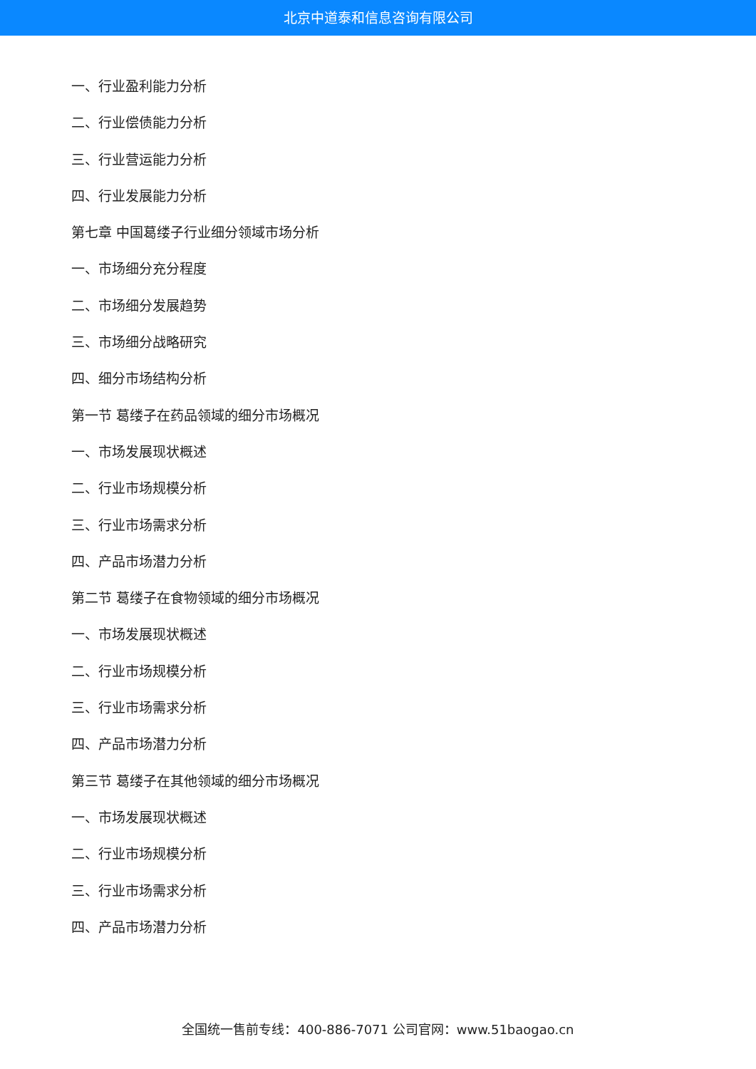北京中道泰和信息咨询有限公司
一、行业盈利能力分析
二、行业偿债能力分析
三、行业营运能力分析
四、行业发展能力分析
第七章 中国葛缕子行业细分领域市场分析
一、市场细分充分程度
二、市场细分发展趋势
三、市场细分战略研究
四、细分市场结构分析
第一节 葛缕子在药品领域的细分市场概况
一、市场发展现状概述
二、行业市场规模分析
三、行业市场需求分析
四、产品市场潜力分析
第二节 葛缕子在食物领域的细分市场概况
一、市场发展现状概述
二、行业市场规模分析
三、行业市场需求分析
四、产品市场潜力分析
第三节 葛缕子在其他领域的细分市场概况
一、市场发展现状概述
二、行业市场规模分析
三、行业市场需求分析
四、产品市场潜力分析
全国统一售前专线：400-886-7071 公司官网：www.51baogao.cn